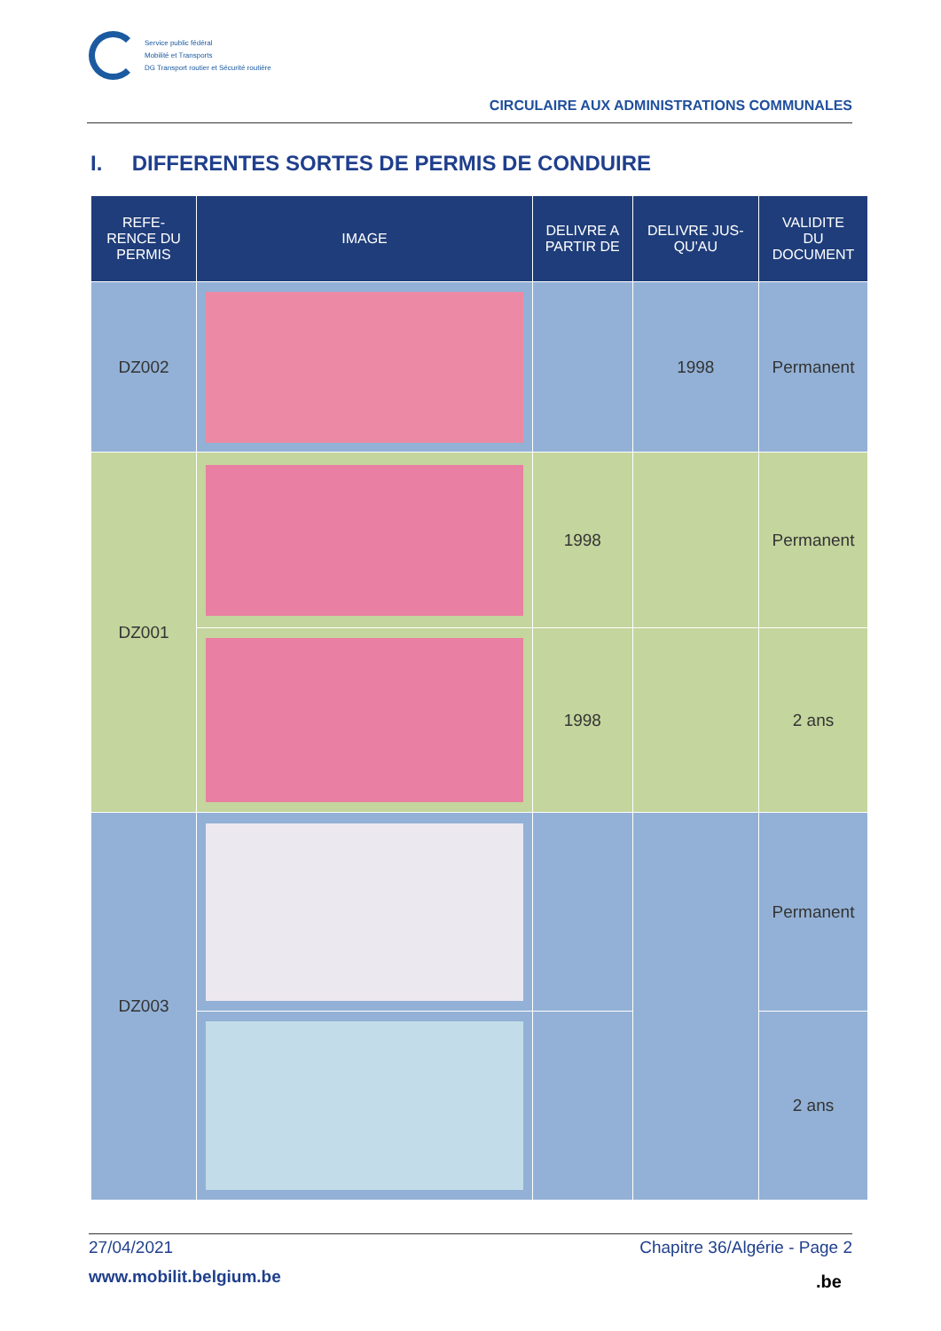Service public fédéral
Mobilité et Transports
DG Transport routier et Sécurité routière
CIRCULAIRE AUX ADMINISTRATIONS COMMUNALES
I. DIFFERENTES SORTES DE PERMIS DE CONDUIRE
| REFE- RENCE DU PERMIS | IMAGE | DELIVRE A PARTIR DE | DELIVRE JUS- QU'AU | VALIDITE DU DOCUMENT |
| --- | --- | --- | --- | --- |
| DZ002 | | | 1998 | Permanent |
| DZ001 | | 1998 | | Permanent |
| | | 1998 | | 2 ans |
| DZ003 | | | | Permanent |
| | | | | 2 ans |
27/04/2021 Chapitre 36/Algérie - Page 2
www.mobilit.belgium.be .be